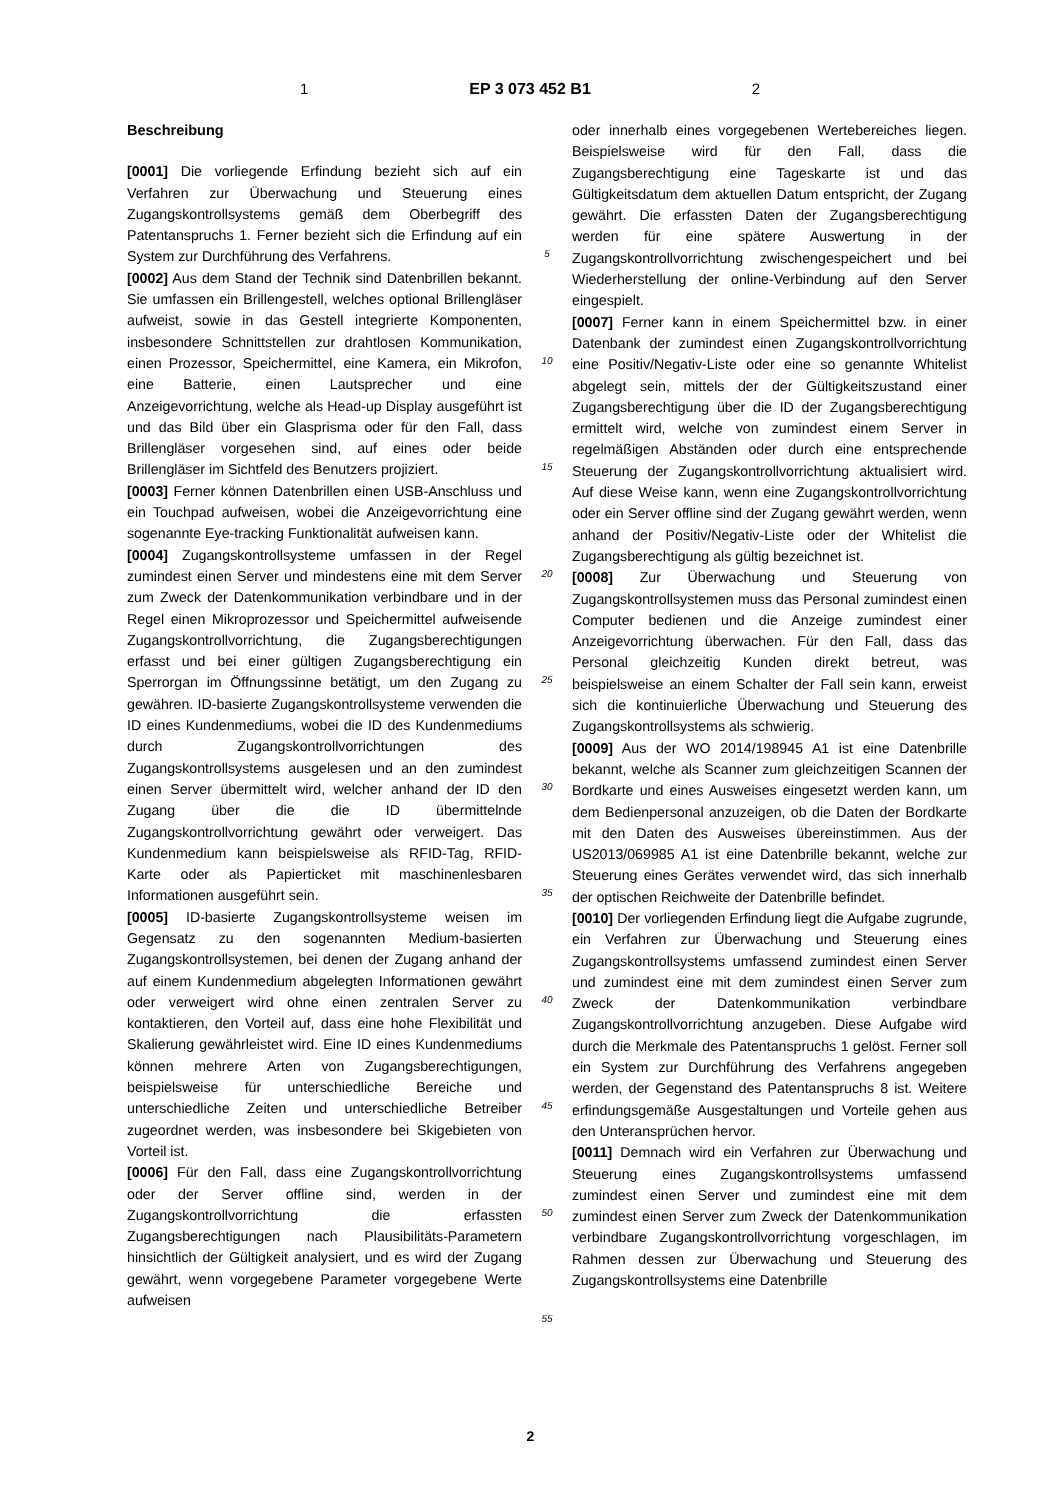1 EP 3 073 452 B1 2
Beschreibung
[0001] Die vorliegende Erfindung bezieht sich auf ein Verfahren zur Überwachung und Steuerung eines Zugangskontrollsystems gemäß dem Oberbegriff des Patentanspruchs 1. Ferner bezieht sich die Erfindung auf ein System zur Durchführung des Verfahrens.
[0002] Aus dem Stand der Technik sind Datenbrillen bekannt. Sie umfassen ein Brillengestell, welches optional Brillengläser aufweist, sowie in das Gestell integrierte Komponenten, insbesondere Schnittstellen zur drahtlosen Kommunikation, einen Prozessor, Speichermittel, eine Kamera, ein Mikrofon, eine Batterie, einen Lautsprecher und eine Anzeigevorrichtung, welche als Head-up Display ausgeführt ist und das Bild über ein Glasprisma oder für den Fall, dass Brillengläser vorgesehen sind, auf eines oder beide Brillengläser im Sichtfeld des Benutzers projiziert.
[0003] Ferner können Datenbrillen einen USB-Anschluss und ein Touchpad aufweisen, wobei die Anzeigevorrichtung eine sogenannte Eye-tracking Funktionalität aufweisen kann.
[0004] Zugangskontrollsysteme umfassen in der Regel zumindest einen Server und mindestens eine mit dem Server zum Zweck der Datenkommunikation verbindbare und in der Regel einen Mikroprozessor und Speichermittel aufweisende Zugangskontrollvorrichtung, die Zugangsberechtigungen erfasst und bei einer gültigen Zugangsberechtigung ein Sperrorgan im Öffnungssinne betätigt, um den Zugang zu gewähren. ID-basierte Zugangskontrollsysteme verwenden die ID eines Kundenmediums, wobei die ID des Kundenmediums durch Zugangskontrollvorrichtungen des Zugangskontrollsystems ausgelesen und an den zumindest einen Server übermittelt wird, welcher anhand der ID den Zugang über die die ID übermittelnde Zugangskontrollvorrichtung gewährt oder verweigert. Das Kundenmedium kann beispielsweise als RFID-Tag, RFID-Karte oder als Papierticket mit maschinenlesbaren Informationen ausgeführt sein.
[0005] ID-basierte Zugangskontrollsysteme weisen im Gegensatz zu den sogenannten Medium-basierten Zugangskontrollsystemen, bei denen der Zugang anhand der auf einem Kundenmedium abgelegten Informationen gewährt oder verweigert wird ohne einen zentralen Server zu kontaktieren, den Vorteil auf, dass eine hohe Flexibilität und Skalierung gewährleistet wird. Eine ID eines Kundenmediums können mehrere Arten von Zugangsberechtigungen, beispielsweise für unterschiedliche Bereiche und unterschiedliche Zeiten und unterschiedliche Betreiber zugeordnet werden, was insbesondere bei Skigebieten von Vorteil ist.
[0006] Für den Fall, dass eine Zugangskontrollvorrichtung oder der Server offline sind, werden in der Zugangskontrollvorrichtung die erfassten Zugangsberechtigungen nach Plausibilitäts-Parametern hinsichtlich der Gültigkeit analysiert, und es wird der Zugang gewährt, wenn vorgegebene Parameter vorgegebene Werte aufweisen
5
10
15
20
25
30
35
40
45
50
55
oder innerhalb eines vorgegebenen Wertebereiches liegen. Beispielsweise wird für den Fall, dass die Zugangsberechtigung eine Tageskarte ist und das Gültigkeitsdatum dem aktuellen Datum entspricht, der Zugang gewährt. Die erfassten Daten der Zugangsberechtigung werden für eine spätere Auswertung in der Zugangskontrollvorrichtung zwischengespeichert und bei Wiederherstellung der online-Verbindung auf den Server eingespielt.
[0007] Ferner kann in einem Speichermittel bzw. in einer Datenbank der zumindest einen Zugangskontrollvorrichtung eine Positiv/Negativ-Liste oder eine so genannte Whitelist abgelegt sein, mittels der der Gültigkeitszustand einer Zugangsberechtigung über die ID der Zugangsberechtigung ermittelt wird, welche von zumindest einem Server in regelmäßigen Abständen oder durch eine entsprechende Steuerung der Zugangskontrollvorrichtung aktualisiert wird. Auf diese Weise kann, wenn eine Zugangskontrollvorrichtung oder ein Server offline sind der Zugang gewährt werden, wenn anhand der Positiv/Negativ-Liste oder der Whitelist die Zugangsberechtigung als gültig bezeichnet ist.
[0008] Zur Überwachung und Steuerung von Zugangskontrollsystemen muss das Personal zumindest einen Computer bedienen und die Anzeige zumindest einer Anzeigevorrichtung überwachen. Für den Fall, dass das Personal gleichzeitig Kunden direkt betreut, was beispielsweise an einem Schalter der Fall sein kann, erweist sich die kontinuierliche Überwachung und Steuerung des Zugangskontrollsystems als schwierig.
[0009] Aus der WO 2014/198945 A1 ist eine Datenbrille bekannt, welche als Scanner zum gleichzeitigen Scannen der Bordkarte und eines Ausweises eingesetzt werden kann, um dem Bedienpersonal anzuzeigen, ob die Daten der Bordkarte mit den Daten des Ausweises übereinstimmen. Aus der US2013/069985 A1 ist eine Datenbrille bekannt, welche zur Steuerung eines Gerätes verwendet wird, das sich innerhalb der optischen Reichweite der Datenbrille befindet.
[0010] Der vorliegenden Erfindung liegt die Aufgabe zugrunde, ein Verfahren zur Überwachung und Steuerung eines Zugangskontrollsystems umfassend zumindest einen Server und zumindest eine mit dem zumindest einen Server zum Zweck der Datenkommunikation verbindbare Zugangskontrollvorrichtung anzugeben. Diese Aufgabe wird durch die Merkmale des Patentanspruchs 1 gelöst. Ferner soll ein System zur Durchführung des Verfahrens angegeben werden, der Gegenstand des Patentanspruchs 8 ist. Weitere erfindungsgemäße Ausgestaltungen und Vorteile gehen aus den Unteransprüchen hervor.
[0011] Demnach wird ein Verfahren zur Überwachung und Steuerung eines Zugangskontrollsystems umfassend zumindest einen Server und zumindest eine mit dem zumindest einen Server zum Zweck der Datenkommunikation verbindbare Zugangskontrollvorrichtung vorgeschlagen, im Rahmen dessen zur Überwachung und Steuerung des Zugangskontrollsystems eine Datenbrille
2